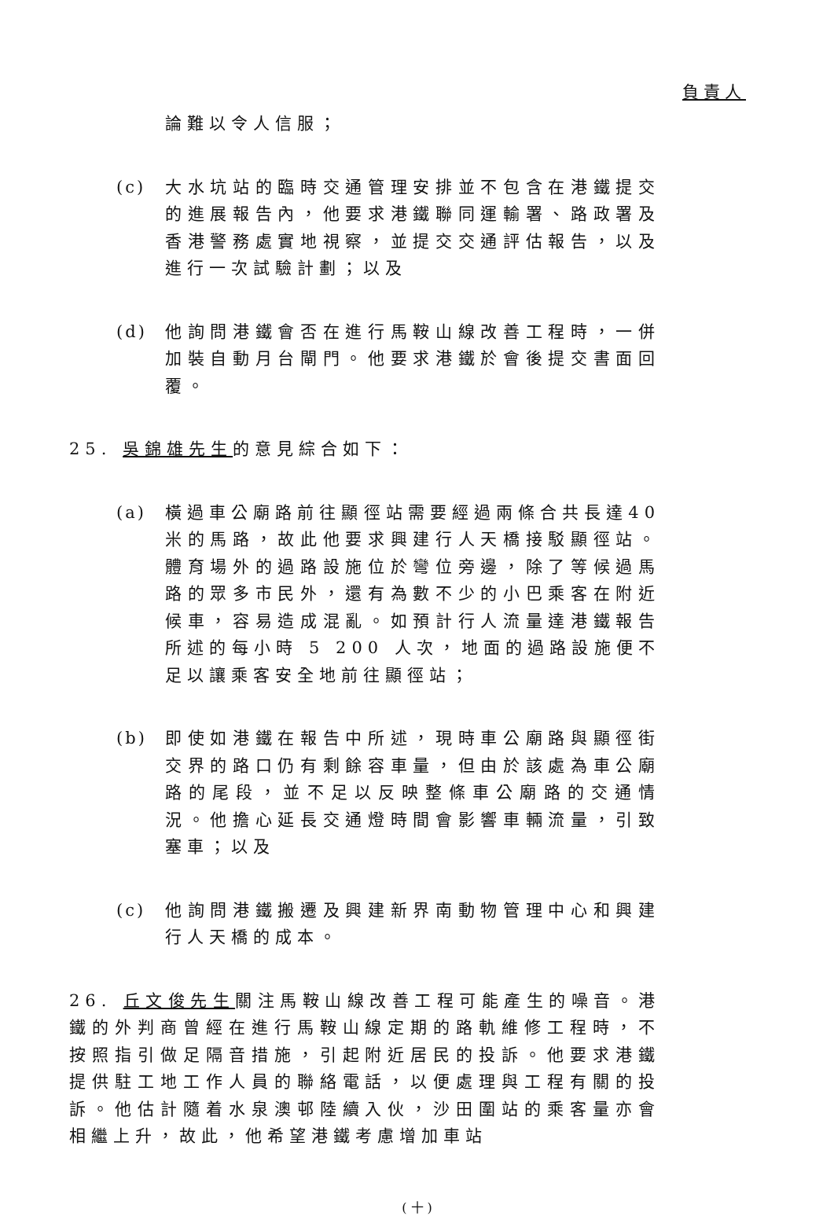負責人
論難以令人信服；
(c) 大水坑站的臨時交通管理安排並不包含在港鐵提交的進展報告內，他要求港鐵聯同運輸署、路政署及香港警務處實地視察，並提交交通評估報告，以及進行一次試驗計劃；以及
(d) 他詢問港鐵會否在進行馬鞍山線改善工程時，一併加裝自動月台閘門。他要求港鐵於會後提交書面回覆。
25. 吳錦雄先生的意見綜合如下：
(a) 橫過車公廟路前往顯徑站需要經過兩條合共長達40米的馬路，故此他要求興建行人天橋接駁顯徑站。體育場外的過路設施位於彎位旁邊，除了等候過馬路的眾多市民外，還有為數不少的小巴乘客在附近候車，容易造成混亂。如預計行人流量達港鐵報告所述的每小時 5 200 人次，地面的過路設施便不足以讓乘客安全地前往顯徑站；
(b) 即使如港鐵在報告中所述，現時車公廟路與顯徑街交界的路口仍有剩餘容車量，但由於該處為車公廟路的尾段，並不足以反映整條車公廟路的交通情況。他擔心延長交通燈時間會影響車輛流量，引致塞車；以及
(c) 他詢問港鐵搬遷及興建新界南動物管理中心和興建行人天橋的成本。
26. 丘文俊先生關注馬鞍山線改善工程可能產生的噪音。港鐵的外判商曾經在進行馬鞍山線定期的路軌維修工程時，不按照指引做足隔音措施，引起附近居民的投訴。他要求港鐵提供駐工地工作人員的聯絡電話，以便處理與工程有關的投訴。他估計隨着水泉澳邨陸續入伙，沙田圍站的乘客量亦會相繼上升，故此，他希望港鐵考慮增加車站
( 十 )